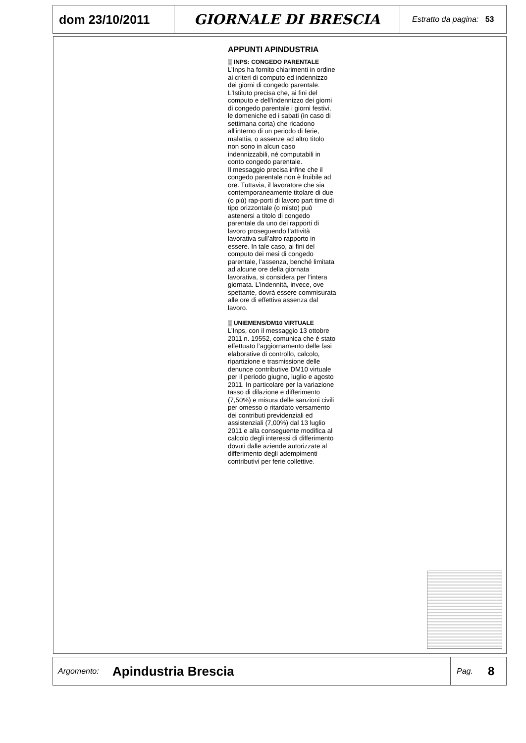dom 23/10/2011 GIORNALE DI BRESCIA
Estratto da pagina: 53
APPUNTI APINDUSTRIA
▒ INPS: CONGEDO PARENTALE
L’Inps ha fornito chiarimenti in ordine ai criteri di computo ed indennizzo dei giorni di congedo parentale. L'Istituto precisa che, ai fini del computo e dell'indennizzo dei giorni di congedo parentale i giorni festivi, le domeniche ed i sabati (in caso di settimana corta) che ricadono all'interno di un periodo di ferie, malattia, o assenze ad altro titolo non sono in alcun caso indennizzabili, né computabili in conto congedo parentale.
Il messaggio precisa infine che il congedo parentale non è fruibile ad ore. Tuttavia, il lavoratore che sia contemporaneamente titolare di due (o più) rap-porti di lavoro part time di tipo orizzontale (o misto) può astenersi a titolo di congedo parentale da uno dei rapporti di lavoro proseguendo l’attività lavorativa sull’altro rapporto in essere. In tale caso, ai fini del computo dei mesi di congedo parentale, l’assenza, benché limitata ad alcune ore della giornata lavorativa, si considera per l'intera giornata. L’indennità, invece, ove spettante, dovrà essere commisurata alle ore di effettiva assenza dal lavoro.
▒ UNIEMENS/DM10 VIRTUALE
L’Inps, con il messaggio 13 ottobre 2011 n. 19552, comunica che è stato effettuato l’aggiornamento delle fasi elaborative di controllo, calcolo, ripartizione e trasmissione delle denunce contributive DM10 virtuale per il periodo giugno, luglio e agosto 2011. In particolare per la variazione tasso di dilazione e differimento (7,50%) e misura delle sanzioni civili per omesso o ritardato versamento dei contributi previdenziali ed assistenziali (7,00%) dal 13 luglio 2011 e alla conseguente modifica al calcolo degli interessi di differimento dovuti dalle aziende autorizzate al differimento degli adempimenti contributivi per ferie collettive.
Argomento:
Apindustria Brescia
Pag. 8